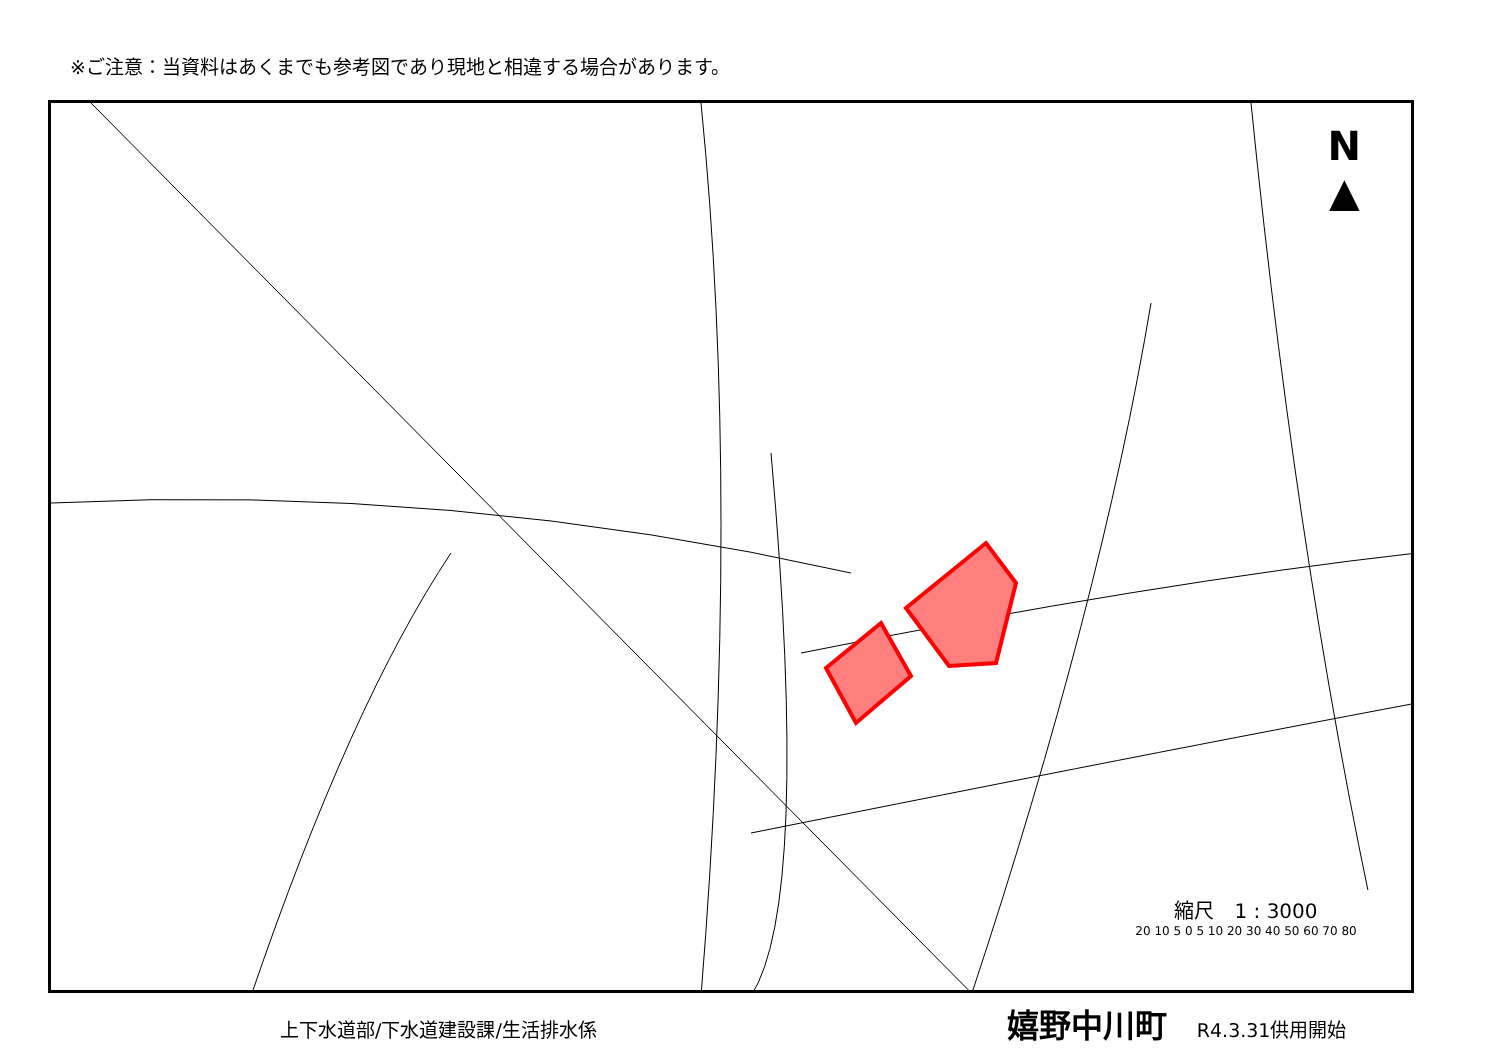※ご注意：当資料はあくまでも参考図であり現地と相違する場合があります。
N
▲
縮尺　1 : 3000
20 10 5 0 5 10 20 30 40 50 60 70 80
上下水道部/下水道建設課/生活排水係 嬉野中川町 R4.3.31供用開始